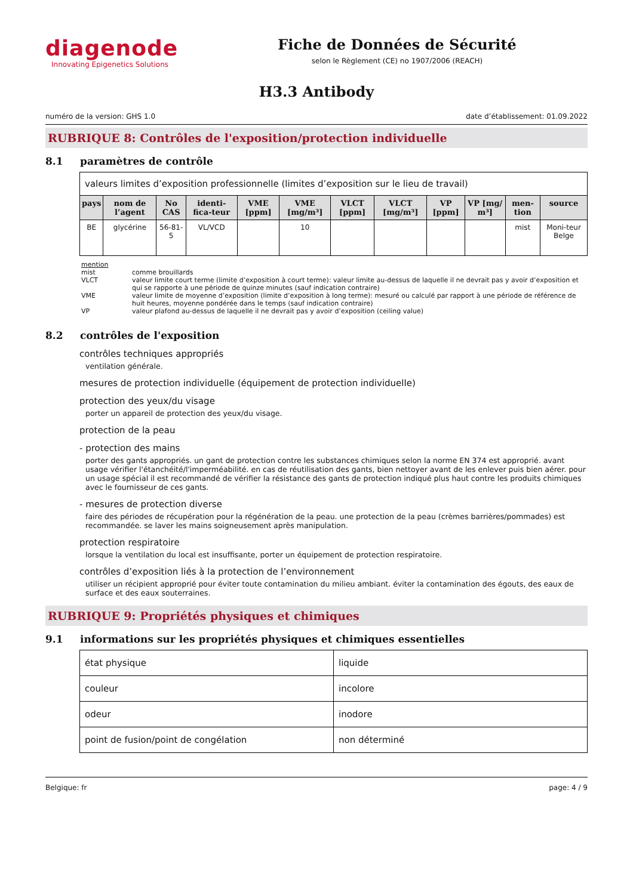diagenode
Innovating Epigenetics Solutions
Fiche de Données de Sécurité
selon le Règlement (CE) no 1907/2006 (REACH)
H3.3 Antibody
numéro de la version: GHS 1.0 date d’établissement: 01.09.2022
RUBRIQUE 8: Contrôles de l'exposition/protection individuelle
8.1 paramètres de contrôle
| valeurs limites d’exposition professionnelle (limites d’exposition sur le lieu de travail) | | | | | | | | | | | |
| pays | nom de l’agent | No CAS | identi-fica-teur | VME [ppm] | VME [mg/m³] | VLCT [ppm] | VLCT [mg/m³] | VP [ppm] | VP [mg/ m³] | men-tion | source |
| BE | glycérine | 56-81-5 | VL/VCD | | 10 | | | | | mist | Moni-teur Belge |
mention
mist comme brouillards
VLCT valeur limite court terme (limite d’exposition à court terme): valeur limite au-dessus de laquelle il ne devrait pas y avoir d’exposition et qui se rapporte à une période de quinze minutes (sauf indication contraire)
VME valeur limite de moyenne d’exposition (limite d’exposition à long terme): mesuré ou calculé par rapport à une période de référence de huit heures, moyenne pondérée dans le temps (sauf indication contraire)
VP valeur plafond au-dessus de laquelle il ne devrait pas y avoir d’exposition (ceiling value)
8.2 contrôles de l'exposition
contrôles techniques appropriés
ventilation générale.
mesures de protection individuelle (équipement de protection individuelle)
protection des yeux/du visage
porter un appareil de protection des yeux/du visage.
protection de la peau
- protection des mains
porter des gants appropriés. un gant de protection contre les substances chimiques selon la norme EN 374 est approprié. avant usage vérifier l'étanchéité/l'imperméabilité. en cas de réutilisation des gants, bien nettoyer avant de les enlever puis bien aérer. pour un usage spécial il est recommandé de vérifier la résistance des gants de protection indiqué plus haut contre les produits chimiques avec le fournisseur de ces gants.
- mesures de protection diverse
faire des périodes de récupération pour la régénération de la peau. une protection de la peau (crèmes barrières/pommades) est recommandée. se laver les mains soigneusement après manipulation.
protection respiratoire
lorsque la ventilation du local est insuffisante, porter un équipement de protection respiratoire.
contrôles d’exposition liés à la protection de l’environnement
utiliser un récipient approprié pour éviter toute contamination du milieu ambiant. éviter la contamination des égouts, des eaux de surface et des eaux souterraines.
RUBRIQUE 9: Propriétés physiques et chimiques
9.1 informations sur les propriétés physiques et chimiques essentielles
| état physique | liquide |
| couleur | incolore |
| odeur | inodore |
| point de fusion/point de congélation | non déterminé |
Belgique: fr page: 4 / 9